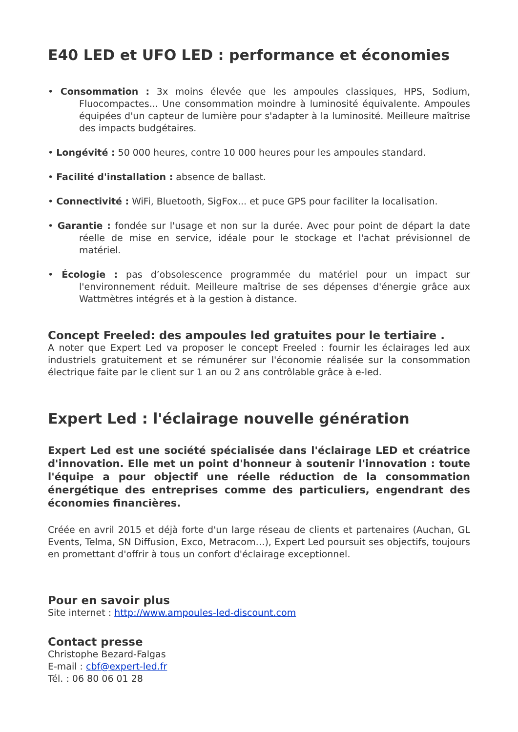E40 LED et UFO LED : performance et économies
• Consommation : 3x moins élevée que les ampoules classiques, HPS, Sodium, Fluocompactes... Une consommation moindre à luminosité équivalente. Ampoules équipées d'un capteur de lumière pour s'adapter à la luminosité. Meilleure maîtrise des impacts budgétaires.
• Longévité : 50 000 heures, contre 10 000 heures pour les ampoules standard.
• Facilité d'installation : absence de ballast.
• Connectivité : WiFi, Bluetooth, SigFox... et puce GPS pour faciliter la localisation.
• Garantie : fondée sur l'usage et non sur la durée. Avec pour point de départ la date réelle de mise en service, idéale pour le stockage et l'achat prévisionnel de matériel.
• Écologie : pas d’obsolescence programmée du matériel pour un impact sur l'environnement réduit. Meilleure maîtrise de ses dépenses d'énergie grâce aux Wattmètres intégrés et à la gestion à distance.
Concept Freeled: des ampoules led gratuites pour le tertiaire .
A noter que Expert Led va proposer le concept Freeled : fournir les éclairages led aux industriels gratuitement et se rémunérer sur l'économie réalisée sur la consommation électrique faite par le client sur 1 an ou 2 ans contrôlable grâce à e-led.
Expert Led : l'éclairage nouvelle génération
Expert Led est une société spécialisée dans l'éclairage LED et créatrice d'innovation. Elle met un point d'honneur à soutenir l'innovation : toute l'équipe a pour objectif une réelle réduction de la consommation énergétique des entreprises comme des particuliers, engendrant des économies financières.
Créée en avril 2015 et déjà forte d'un large réseau de clients et partenaires (Auchan, GL Events, Telma, SN Diffusion, Exco, Metracom…), Expert Led poursuit ses objectifs, toujours en promettant d'offrir à tous un confort d'éclairage exceptionnel.
Pour en savoir plus
Site internet : http://www.ampoules-led-discount.com
Contact presse
Christophe Bezard-Falgas
E-mail : cbf@expert-led.fr
Tél. : 06 80 06 01 28